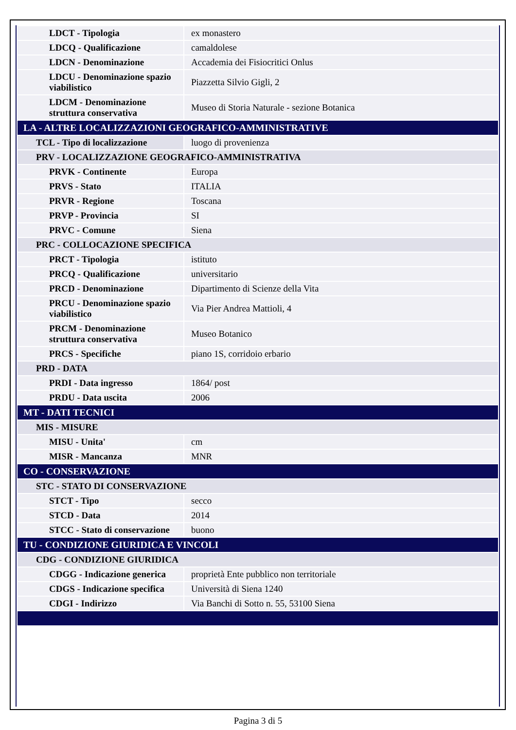| LDCT - Tipologia | ex monastero |
| LDCQ - Qualificazione | camaldolese |
| LDCN - Denominazione | Accademia dei Fisiocritici Onlus |
| LDCU - Denominazione spazio viabilistico | Piazzetta Silvio Gigli, 2 |
| LDCM - Denominazione struttura conservativa | Museo di Storia Naturale - sezione Botanica |
| LA - ALTRE LOCALIZZAZIONI GEOGRAFICO-AMMINISTRATIVE | |
| TCL - Tipo di localizzazione | luogo di provenienza |
| PRV - LOCALIZZAZIONE GEOGRAFICO-AMMINISTRATIVA | |
| PRVK - Continente | Europa |
| PRVS - Stato | ITALIA |
| PRVR - Regione | Toscana |
| PRVP - Provincia | SI |
| PRVC - Comune | Siena |
| PRC - COLLOCAZIONE SPECIFICA | |
| PRCT - Tipologia | istituto |
| PRCQ - Qualificazione | universitario |
| PRCD - Denominazione | Dipartimento di Scienze della Vita |
| PRCU - Denominazione spazio viabilistico | Via Pier Andrea Mattioli, 4 |
| PRCM - Denominazione struttura conservativa | Museo Botanico |
| PRCS - Specifiche | piano 1S, corridoio erbario |
| PRD - DATA | |
| PRDI - Data ingresso | 1864/ post |
| PRDU - Data uscita | 2006 |
| MT - DATI TECNICI | |
| MIS - MISURE | |
| MISU - Unita' | cm |
| MISR - Mancanza | MNR |
| CO - CONSERVAZIONE | |
| STC - STATO DI CONSERVAZIONE | |
| STCT - Tipo | secco |
| STCD - Data | 2014 |
| STCC - Stato di conservazione | buono |
| TU - CONDIZIONE GIURIDICA E VINCOLI | |
| CDG - CONDIZIONE GIURIDICA | |
| CDGG - Indicazione generica | proprietà Ente pubblico non territoriale |
| CDGS - Indicazione specifica | Università di Siena 1240 |
| CDGI - Indirizzo | Via Banchi di Sotto n. 55, 53100 Siena |
Pagina 3 di 5